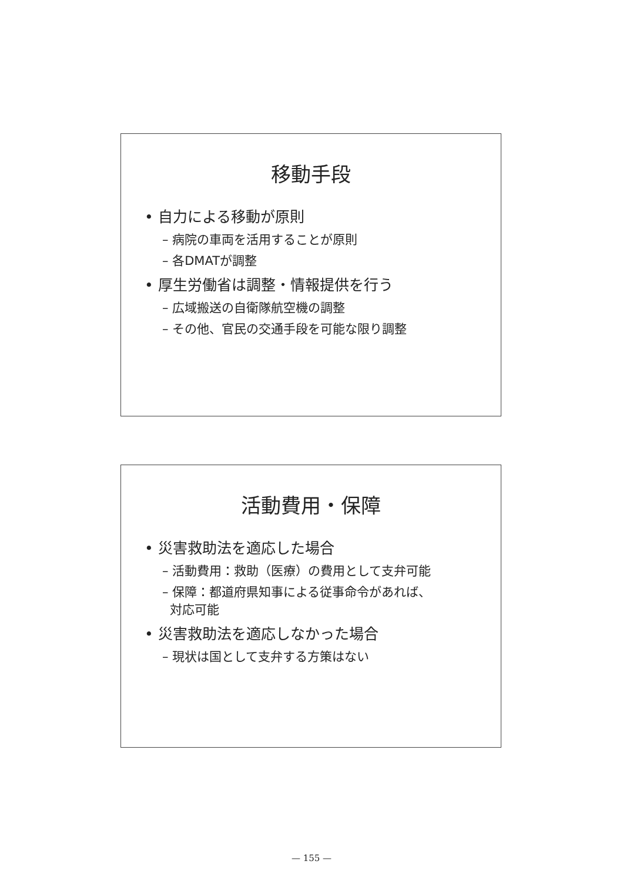移動手段
• 自力による移動が原則
– 病院の車両を活用することが原則
– 各DMATが調整
• 厚生労働省は調整・情報提供を行う
– 広域搬送の自衛隊航空機の調整
– その他、官民の交通手段を可能な限り調整
活動費用・保障
• 災害救助法を適応した場合
– 活動費用：救助（医療）の費用として支弁可能
– 保障：都道府県知事による従事命令があれば、
対応可能
• 災害救助法を適応しなかった場合
– 現状は国として支弁する方策はない
— 155 —